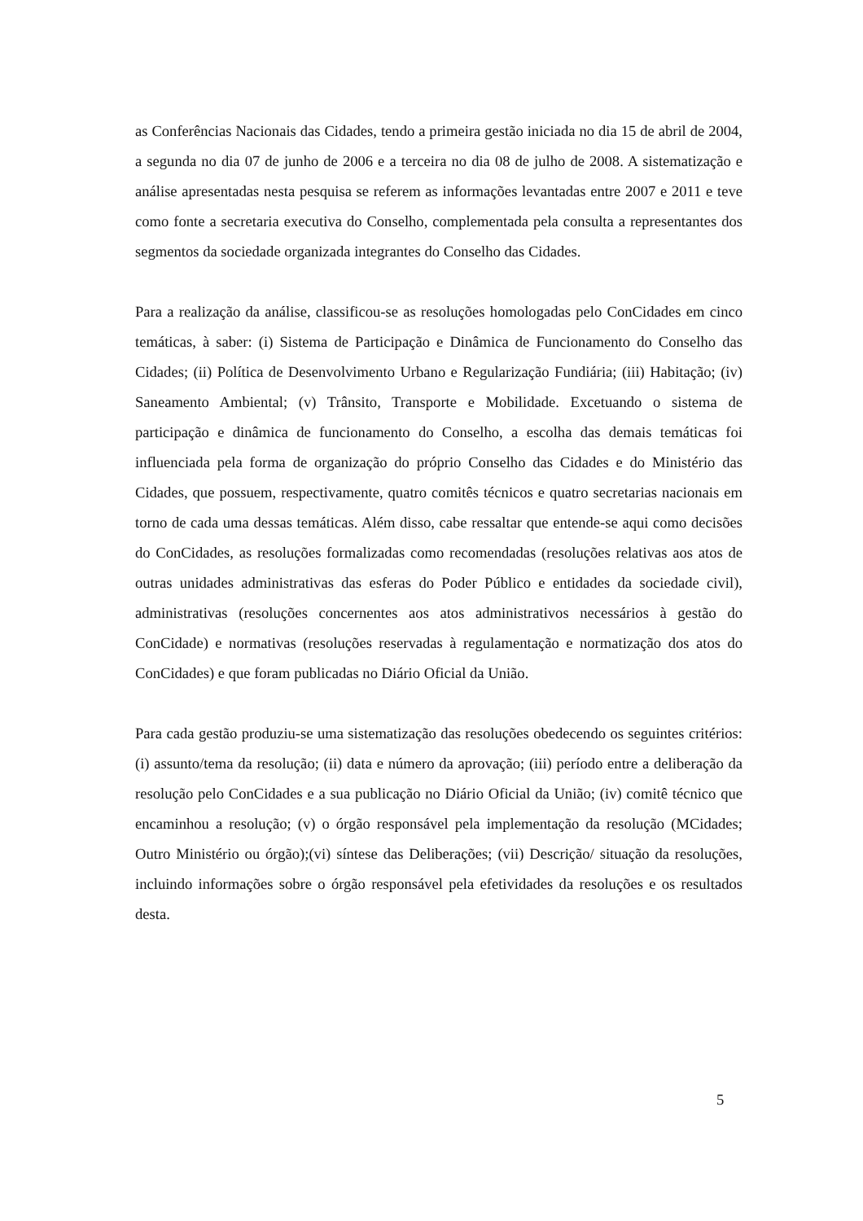as Conferências Nacionais das Cidades, tendo a primeira gestão iniciada no dia 15 de abril de 2004, a segunda no dia 07 de junho de 2006 e a terceira no dia 08 de julho de 2008. A sistematização e análise apresentadas nesta pesquisa se referem as informações levantadas entre 2007 e 2011 e teve como fonte a secretaria executiva do Conselho, complementada pela consulta a representantes dos segmentos da sociedade organizada integrantes do Conselho das Cidades.
Para a realização da análise, classificou-se as resoluções homologadas pelo ConCidades em cinco temáticas, à saber: (i) Sistema de Participação e Dinâmica de Funcionamento do Conselho das Cidades; (ii) Política de Desenvolvimento Urbano e Regularização Fundiária; (iii) Habitação; (iv) Saneamento Ambiental; (v) Trânsito, Transporte e Mobilidade. Excetuando o sistema de participação e dinâmica de funcionamento do Conselho, a escolha das demais temáticas foi influenciada pela forma de organização do próprio Conselho das Cidades e do Ministério das Cidades, que possuem, respectivamente, quatro comitês técnicos e quatro secretarias nacionais em torno de cada uma dessas temáticas. Além disso, cabe ressaltar que entende-se aqui como decisões do ConCidades, as resoluções formalizadas como recomendadas (resoluções relativas aos atos de outras unidades administrativas das esferas do Poder Público e entidades da sociedade civil), administrativas (resoluções concernentes aos atos administrativos necessários à gestão do ConCidade) e normativas (resoluções reservadas à regulamentação e normatização dos atos do ConCidades) e que foram publicadas no Diário Oficial da União.
Para cada gestão produziu-se uma sistematização das resoluções obedecendo os seguintes critérios: (i) assunto/tema da resolução; (ii) data e número da aprovação; (iii) período entre a deliberação da resolução pelo ConCidades e a sua publicação no Diário Oficial da União; (iv) comitê técnico que encaminhou a resolução; (v) o órgão responsável pela implementação da resolução (MCidades; Outro Ministério ou órgão);(vi) síntese das Deliberações; (vii) Descrição/ situação da resoluções, incluindo informações sobre o órgão responsável pela efetividades da resoluções e os resultados desta.
5